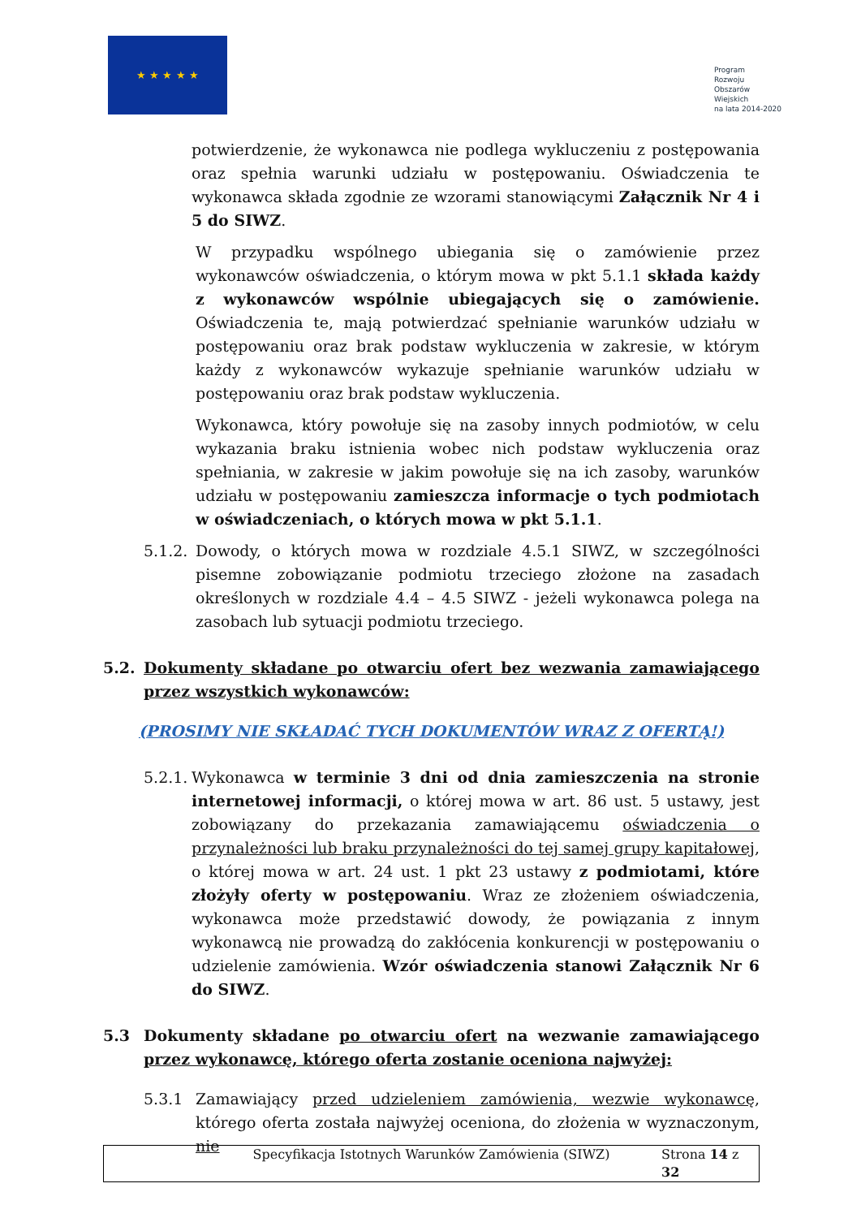★ ★ ★ ★ ★
Program
Rozwoju
Obszarów
Wiejskich
na lata 2014-2020
potwierdzenie, że wykonawca nie podlega wykluczeniu z postępowania oraz spełnia warunki udziału w postępowaniu. Oświadczenia te wykonawca składa zgodnie ze wzorami stanowiącymi Załącznik Nr 4 i 5 do SIWZ.
W przypadku wspólnego ubiegania się o zamówienie przez wykonawców oświadczenia, o którym mowa w pkt 5.1.1 składa każdy z wykonawców wspólnie ubiegających się o zamówienie. Oświadczenia te, mają potwierdzać spełnianie warunków udziału w postępowaniu oraz brak podstaw wykluczenia w zakresie, w którym każdy z wykonawców wykazuje spełnianie warunków udziału w postępowaniu oraz brak podstaw wykluczenia.
Wykonawca, który powołuje się na zasoby innych podmiotów, w celu wykazania braku istnienia wobec nich podstaw wykluczenia oraz spełniania, w zakresie w jakim powołuje się na ich zasoby, warunków udziału w postępowaniu zamieszcza informacje o tych podmiotach w oświadczeniach, o których mowa w pkt 5.1.1.
5.1.2.
Dowody, o których mowa w rozdziale 4.5.1 SIWZ, w szczególności pisemne zobowiązanie podmiotu trzeciego złożone na zasadach określonych w rozdziale 4.4 – 4.5 SIWZ - jeżeli wykonawca polega na zasobach lub sytuacji podmiotu trzeciego.
5.2. Dokumenty składane po otwarciu ofert bez wezwania zamawiającego przez wszystkich wykonawców:
(PROSIMY NIE SKŁADAĆ TYCH DOKUMENTÓW WRAZ Z OFERTĄ!)
5.2.1.
Wykonawca w terminie 3 dni od dnia zamieszczenia na stronie internetowej informacji, o której mowa w art. 86 ust. 5 ustawy, jest zobowiązany do przekazania zamawiającemu oświadczenia o przynależności lub braku przynależności do tej samej grupy kapitałowej, o której mowa w art. 24 ust. 1 pkt 23 ustawy z podmiotami, które złożyły oferty w postępowaniu. Wraz ze złożeniem oświadczenia, wykonawca może przedstawić dowody, że powiązania z innym wykonawcą nie prowadzą do zakłócenia konkurencji w postępowaniu o udzielenie zamówienia. Wzór oświadczenia stanowi Załącznik Nr 6 do SIWZ.
5.3 Dokumenty składane po otwarciu ofert na wezwanie zamawiającego przez wykonawcę, którego oferta zostanie oceniona najwyżej:
5.3.1 Zamawiający przed udzieleniem zamówienia, wezwie wykonawcę, którego oferta została najwyżej oceniona, do złożenia w wyznaczonym, nie
Specyfikacja Istotnych Warunków Zamówienia (SIWZ)
Strona 14 z 32